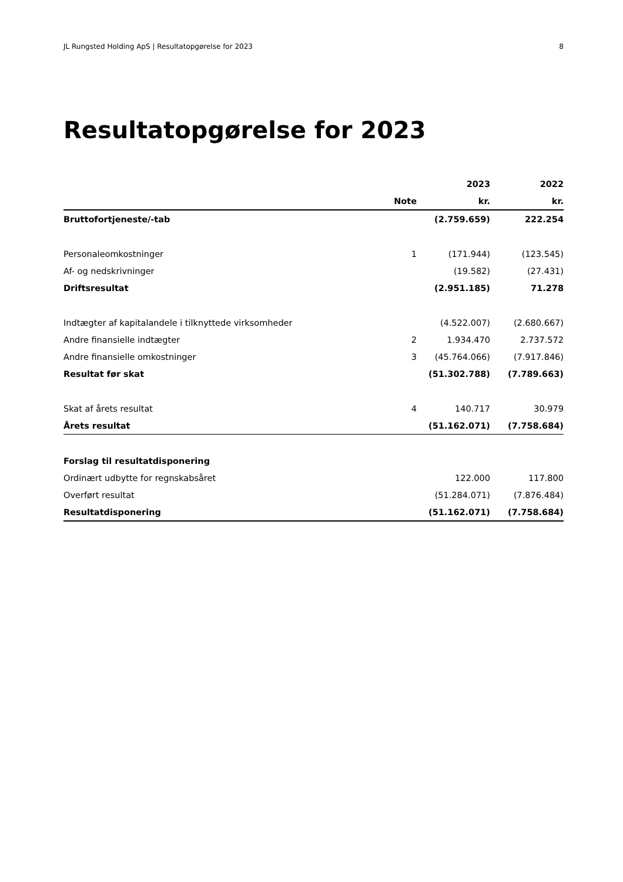JL Rungsted Holding ApS | Resultatopgørelse for 2023 8
Resultatopgørelse for 2023
| | | 2023 | 2022 |
| --- | --- | --- | --- |
| | Note | kr. | kr. |
| Bruttofortjeneste/-tab | | (2.759.659) | 222.254 |
| Personaleomkostninger | 1 | (171.944) | (123.545) |
| Af- og nedskrivninger | | (19.582) | (27.431) |
| Driftsresultat | | (2.951.185) | 71.278 |
| Indtægter af kapitalandele i tilknyttede virksomheder | | (4.522.007) | (2.680.667) |
| Andre finansielle indtægter | 2 | 1.934.470 | 2.737.572 |
| Andre finansielle omkostninger | 3 | (45.764.066) | (7.917.846) |
| Resultat før skat | | (51.302.788) | (7.789.663) |
| Skat af årets resultat | 4 | 140.717 | 30.979 |
| Årets resultat | | (51.162.071) | (7.758.684) |
| Forslag til resultatdisponering | | | |
| Ordinært udbytte for regnskabsåret | | 122.000 | 117.800 |
| Overført resultat | | (51.284.071) | (7.876.484) |
| Resultatdisponering | | (51.162.071) | (7.758.684) |